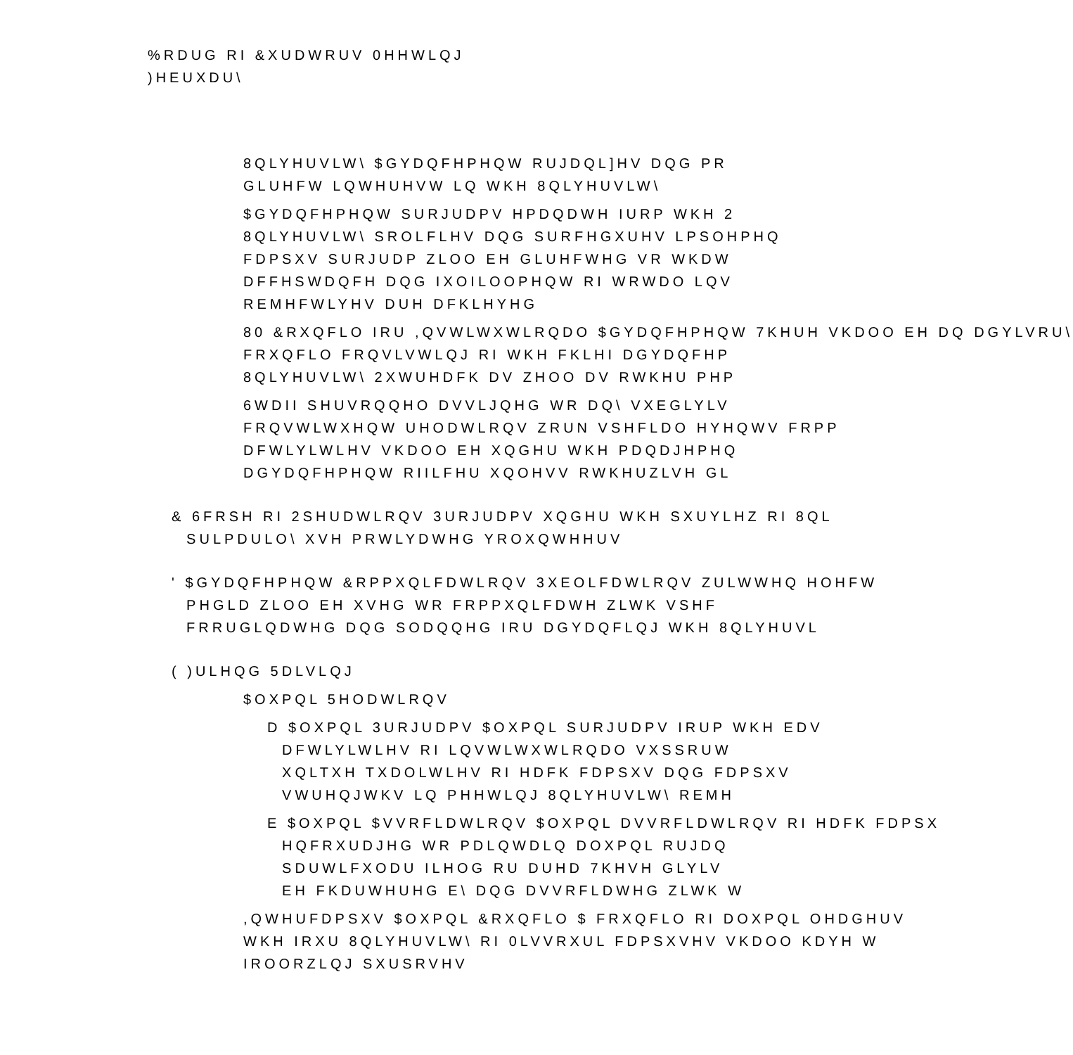%RDUG RI &XUDWRUV 0HHWLQJ
)HEUXDU\
8QLYHUVLW\ $GYDQFHPHQW RUJDQL]HV DQG PR
GLUHFW LQWHUHVW LQ WKH 8QLYHUVLW\
$GYDQFHPHQW SURJUDPV HPDQDWH IURP WKH 2
8QLYHUVLW\ SROLFLHV DQG SURFHGXUHV LPSOHPHQ
FDPSXV SURJUDP ZLOO EH GLUHFWHG VR WKDW
DFFHSWDQFH DQG IXOILOOPHQW RI WRWDO LQV
REMHFWLYHV DUH DFKLHYHG
80 &RXQFLO IRU ,QVWLWXWLRQDO $GYDQFHPHQW 7KHUH VKDOO EH DQ DGYLVRU\
FRXQFLO FRQVLVWLQJ RI WKH FKLHI DGYDQFHP
8QLYHUVLW\ 2XWUHDFK DV ZHOO DV RWKHU PHP
6WDII SHUVRQQHO DVVLJQHG WR DQ\ VXEGLYLV
FRQVWLWXHQW UHODWLRQV ZRUN VSHFLDO HYHQWV FRPP
DFWLYLWLHV VKDOO EH XQGHU WKH PDQDJHPHQ
DGYDQFHPHQW RIILFHU XQOHVV RWKHUZLVH GL
& 6FRSH RI 2SHUDWLRQV 3URJUDPV XQGHU WKH SXUYLHZ RI 8QL
SULPDULO\ XVH PRWLYDWHG YROXQWHHUV
' $GYDQFHPHQW &RPPXQLFDWLRQV 3XEOLFDWLRQV ZULWWHQ HOHFW
PHGLD ZLOO EH XVHG WR FRPPXQLFDWH ZLWK VSHF
FRRUGLQDWHG DQG SODQQHG IRU DGYDQFLQJ WKH 8QLYHUVL
( )ULHQG 5DLVLQJ
$OXPQL 5HODWLRQV
D $OXPQL 3URJUDPV $OXPQL SURJUDPV IRUP WKH EDV
DFWLYLWLHV RI LQVWLWXWLRQDO VXSSRUW
XQLTXH TXDOLWLHV RI HDFK FDPSXV DQG FDPSXV
VWUHQJWKV LQ PHHWLQJ 8QLYHUVLW\ REMH
E $OXPQL $VVRFLDWLRQV $OXPQL DVVRFLDWLRQV RI HDFK FDPSX
HQFRXUDJHG WR PDLQWDLQ DOXPQL RUJDQ
SDUWLFXODU ILHOG RU DUHD 7KHVH GLYLV
EH FKDUWHUHG E\ DQG DVVRFLDWHG ZLWK W
,QWHUFDPSXV $OXPQL &RXQFLO $ FRXQFLO RI DOXPQL OHDGHUV
WKH IRXU 8QLYHUVLW\ RI 0LVVRXUL FDPSXVHV VKDOO KDYH W
IROORZLQJ SXUSRVHV